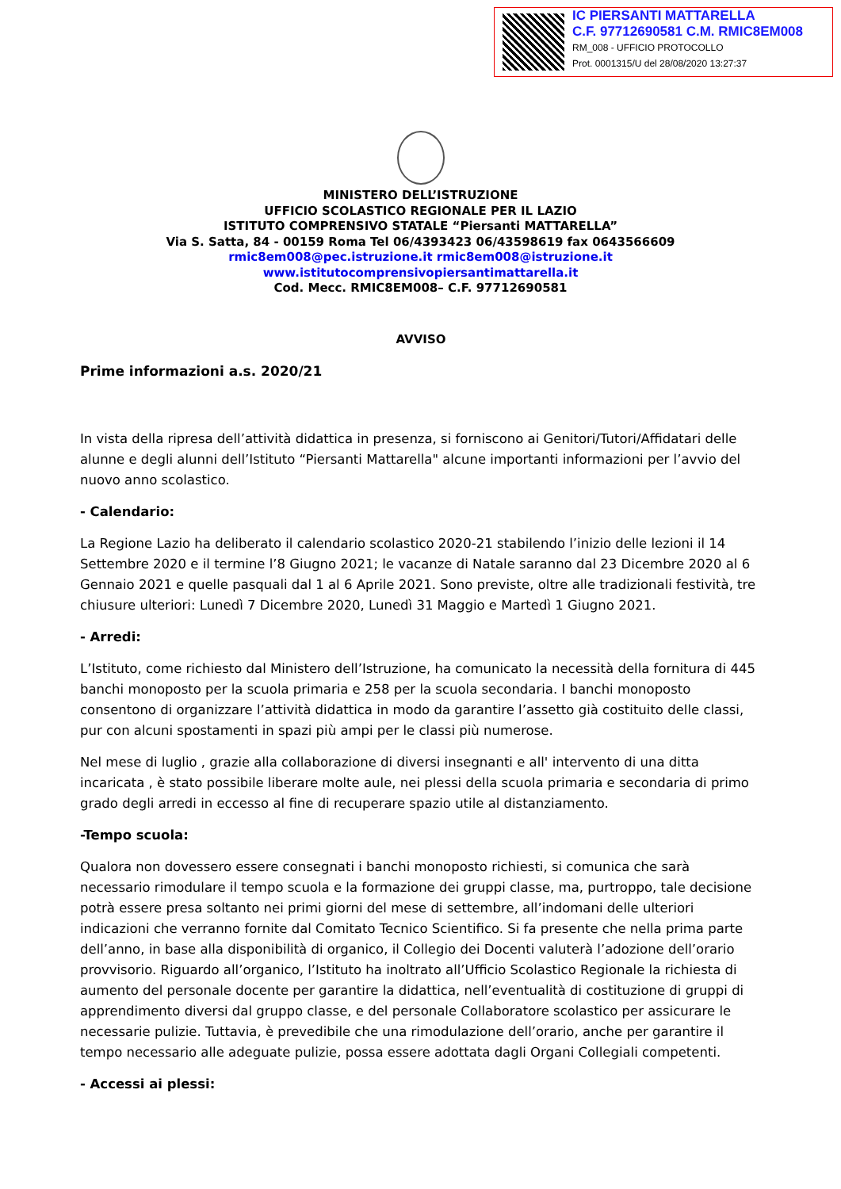IC PIERSANTI MATTARELLA
C.F. 97712690581 C.M. RMIC8EM008
RM_008 - UFFICIO PROTOCOLLO
Prot. 0001315/U del 28/08/2020 13:27:37
MINISTERO DELL’ISTRUZIONE
UFFICIO SCOLASTICO REGIONALE PER IL LAZIO
ISTITUTO COMPRENSIVO STATALE “Piersanti MATTARELLA”
Via S. Satta, 84 - 00159 Roma Tel 06/4393423 06/43598619 fax 0643566609
rmic8em008@pec.istruzione.it rmic8em008@istruzione.it
www.istitutocomprensivopiersantimattarella.it
Cod. Mecc. RMIC8EM008– C.F. 97712690581
AVVISO
Prime informazioni a.s. 2020/21
In vista della ripresa dell’attività didattica in presenza, si forniscono ai Genitori/Tutori/Affidatari delle alunne e degli alunni dell’Istituto “Piersanti Mattarella" alcune importanti informazioni per l’avvio del nuovo anno scolastico.
- Calendario:
La Regione Lazio ha deliberato il calendario scolastico 2020-21 stabilendo l’inizio delle lezioni il 14 Settembre 2020 e il termine l’8 Giugno 2021; le vacanze di Natale saranno dal 23 Dicembre 2020 al 6 Gennaio 2021 e quelle pasquali dal 1 al 6 Aprile 2021. Sono previste, oltre alle tradizionali festività, tre chiusure ulteriori: Lunedì 7 Dicembre 2020, Lunedì 31 Maggio e Martedì 1 Giugno 2021.
- Arredi:
L’Istituto, come richiesto dal Ministero dell’Istruzione, ha comunicato la necessità della fornitura di 445 banchi monoposto per la scuola primaria e 258 per la scuola secondaria. I banchi monoposto consentono di organizzare l’attività didattica in modo da garantire l’assetto già costituito delle classi, pur con alcuni spostamenti in spazi più ampi per le classi più numerose.
Nel mese di luglio , grazie alla collaborazione di diversi insegnanti e all' intervento di una ditta incaricata , è stato possibile liberare molte aule, nei plessi della scuola primaria e secondaria di primo grado degli arredi in eccesso al fine di recuperare spazio utile al distanziamento.
-Tempo scuola:
Qualora non dovessero essere consegnati i banchi monoposto richiesti, si comunica che sarà necessario rimodulare il tempo scuola e la formazione dei gruppi classe, ma, purtroppo, tale decisione potrà essere presa soltanto nei primi giorni del mese di settembre, all’indomani delle ulteriori indicazioni che verranno fornite dal Comitato Tecnico Scientifico. Si fa presente che nella prima parte dell’anno, in base alla disponibilità di organico, il Collegio dei Docenti valuterà l’adozione dell’orario provvisorio. Riguardo all’organico, l’Istituto ha inoltrato all’Ufficio Scolastico Regionale la richiesta di aumento del personale docente per garantire la didattica, nell’eventualità di costituzione di gruppi di apprendimento diversi dal gruppo classe, e del personale Collaboratore scolastico per assicurare le necessarie pulizie. Tuttavia, è prevedibile che una rimodulazione dell’orario, anche per garantire il tempo necessario alle adeguate pulizie, possa essere adottata dagli Organi Collegiali competenti.
- Accessi ai plessi: